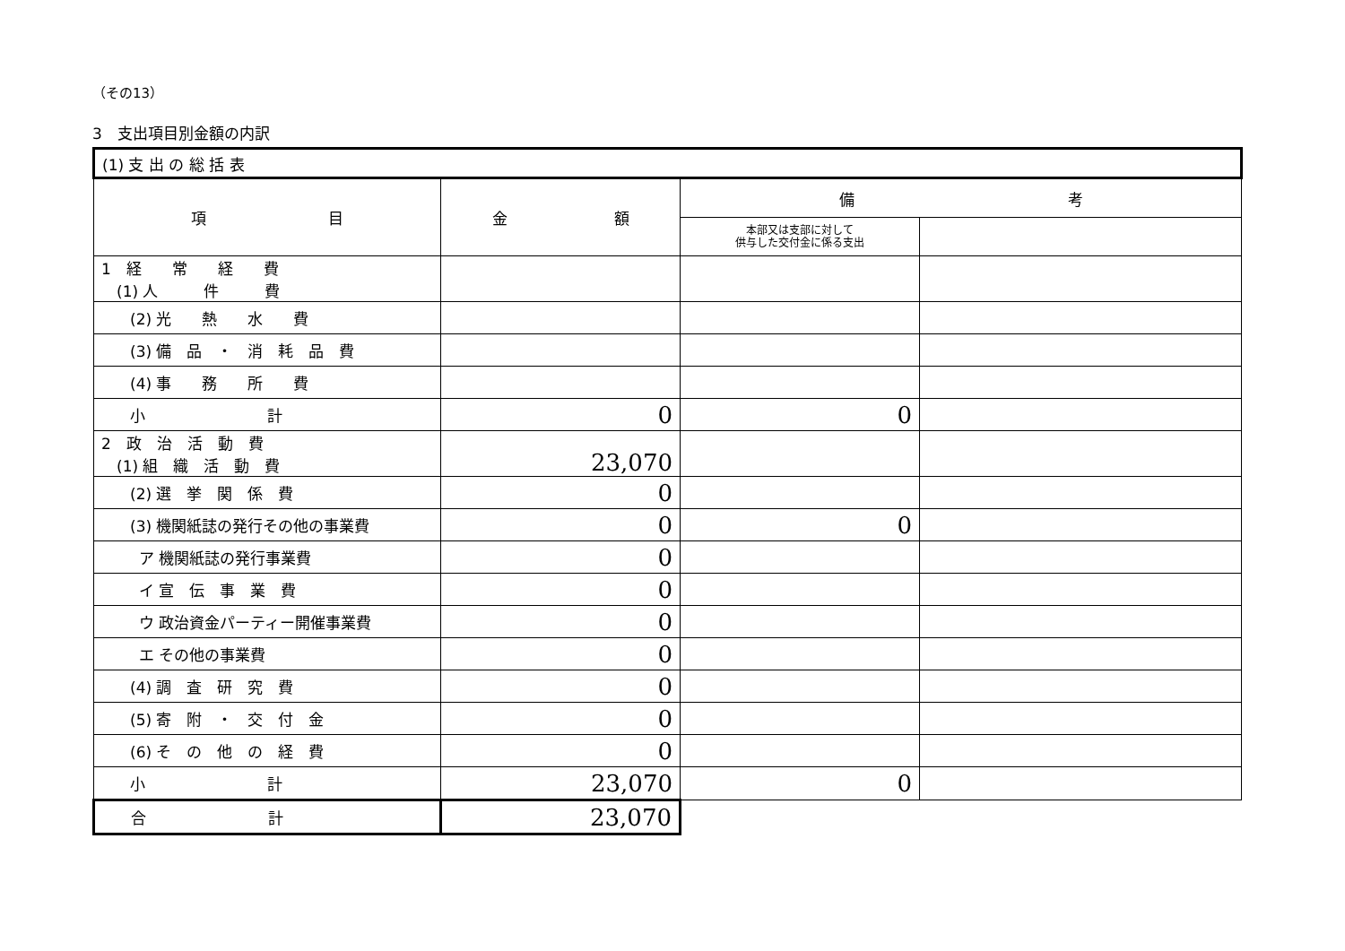（その13）
3　支出項目別金額の内訳
| (1) 支 出 の 総 括 表 | | | |
| 項 目 | 金 額 | 備 考 | |
| | | 本部又は支部に対して 供与した交付金に係る支出 | |
| 1 経 常 経 費 (1) 人 件 費 | | | |
| (2) 光 熱 水 費 | | | |
| (3) 備 品 ・ 消 耗 品 費 | | | |
| (4) 事 務 所 費 | | | |
| 小 計 | 0 | 0 | |
| 2 政 治 活 動 費 (1) 組 織 活 動 費 | 23,070 | | |
| (2) 選 挙 関 係 費 | 0 | | |
| (3) 機関紙誌の発行その他の事業費 | 0 | 0 | |
| ア 機関紙誌の発行事業費 | 0 | | |
| イ 宣 伝 事 業 費 | 0 | | |
| ウ 政治資金パーティー開催事業費 | 0 | | |
| エ その他の事業費 | 0 | | |
| (4) 調 査 研 究 費 | 0 | | |
| (5) 寄 附 ・ 交 付 金 | 0 | | |
| (6) そ の 他 の 経 費 | 0 | | |
| 小 計 | 23,070 | 0 | |
| 合 計 | 23,070 | | |